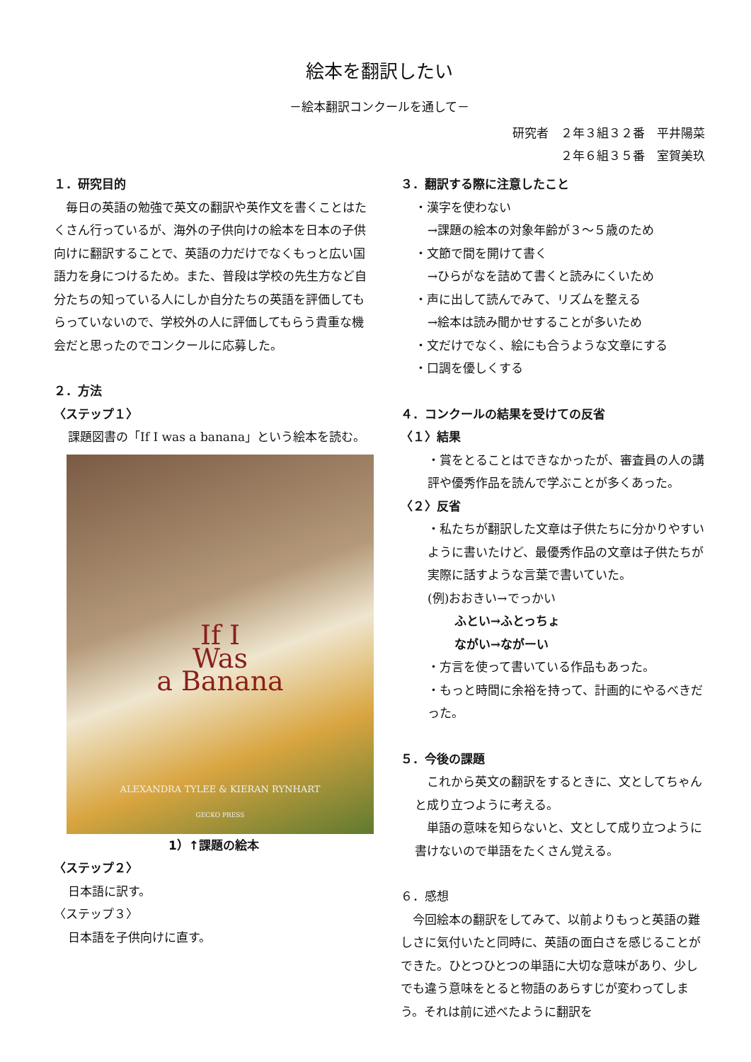絵本を翻訳したい
－絵本翻訳コンクールを通して－
研究者　２年３組３２番　平井陽菜
２年６組３５番　室賀美玖
１．研究目的
　毎日の英語の勉強で英文の翻訳や英作文を書くことはたくさん行っているが、海外の子供向けの絵本を日本の子供向けに翻訳することで、英語の力だけでなくもっと広い国語力を身につけるため。また、普段は学校の先生方など自分たちの知っている人にしか自分たちの英語を評価してもらっていないので、学校外の人に評価してもらう貴重な機会だと思ったのでコンクールに応募した。
２．方法
〈ステップ１〉
課題図書の「If I was a banana」という絵本を読む。
If I
Was
a Banana
ALEXANDRA TYLEE & KIERAN RYNHART
GECKO PRESS
1）↑課題の絵本
〈ステップ２〉
日本語に訳す。
〈ステップ３〉
日本語を子供向けに直す。
３．翻訳する際に注意したこと
・漢字を使わない
→課題の絵本の対象年齢が３～５歳のため
・文節で間を開けて書く
→ひらがなを詰めて書くと読みにくいため
・声に出して読んでみて、リズムを整える
→絵本は読み聞かせすることが多いため
・文だけでなく、絵にも合うような文章にする
・口調を優しくする
４．コンクールの結果を受けての反省
〈１〉結果
・賞をとることはできなかったが、審査員の人の講評や優秀作品を読んで学ぶことが多くあった。
〈２〉反省
・私たちが翻訳した文章は子供たちに分かりやすいように書いたけど、最優秀作品の文章は子供たちが実際に話すような言葉で書いていた。
(例)おおきい→でっかい
ふとい→ふとっちょ
ながい→ながーい
・方言を使って書いている作品もあった。
・もっと時間に余裕を持って、計画的にやるべきだった。
５．今後の課題
　これから英文の翻訳をするときに、文としてちゃんと成り立つように考える。
　単語の意味を知らないと、文として成り立つように書けないので単語をたくさん覚える。
６．感想
　今回絵本の翻訳をしてみて、以前よりもっと英語の難しさに気付いたと同時に、英語の面白さを感じることができた。ひとつひとつの単語に大切な意味があり、少しでも違う意味をとると物語のあらすじが変わってしまう。それは前に述べたように翻訳を